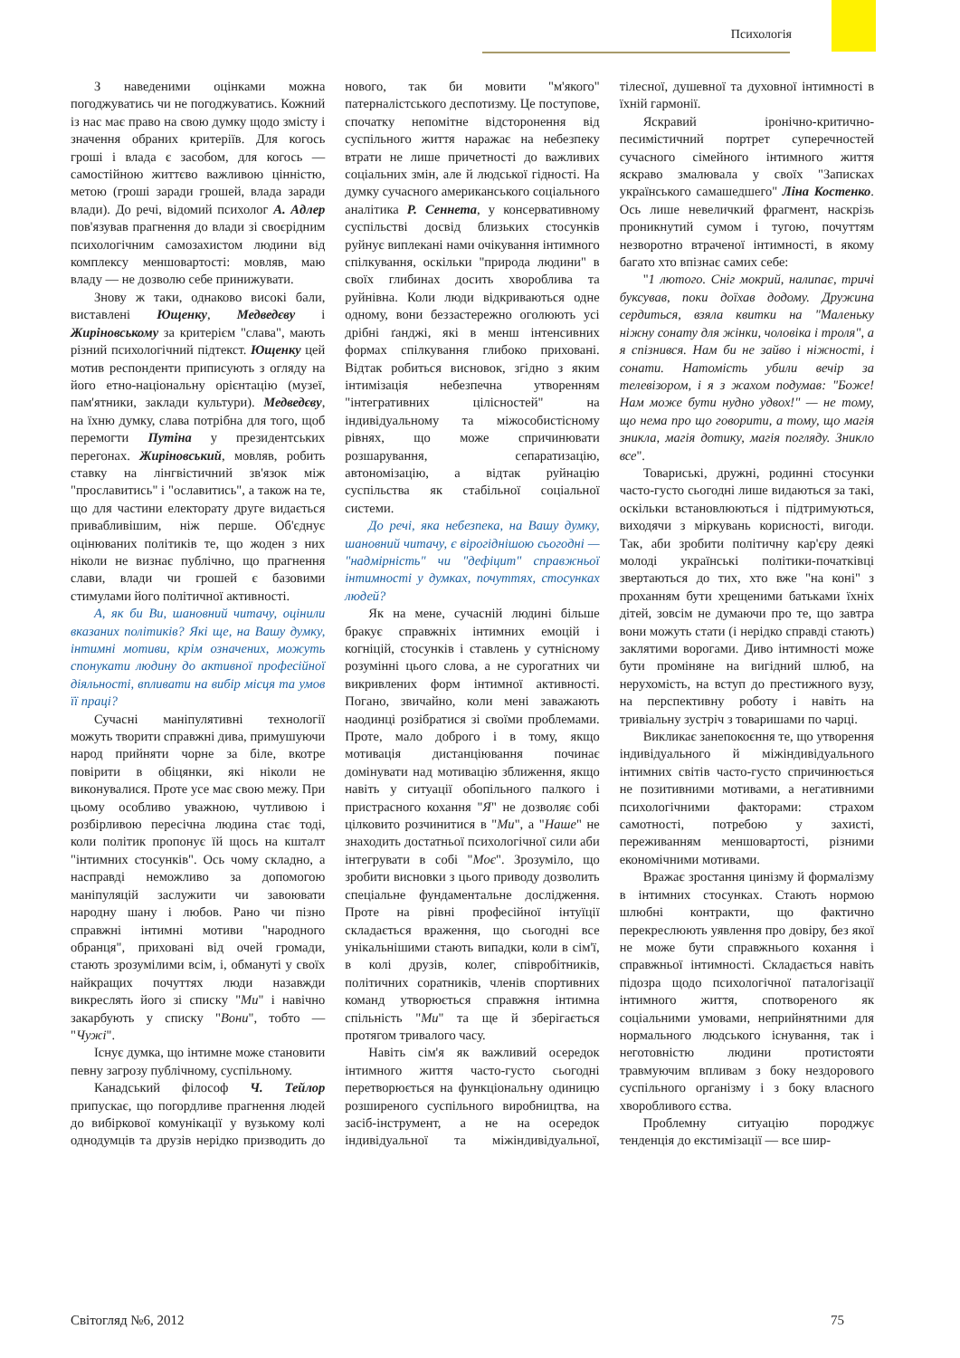Психологія
З наведеними оцінками можна погоджуватись чи не погоджуватись. Кожний із нас має право на свою думку щодо змісту і значення обраних критеріїв. Для когось гроші і влада є засобом, для когось — самостійною життєво важливою цінністю, метою (гроші заради грошей, влада заради влади). До речі, відомий психолог А. Адлер пов'язував прагнення до влади зі своєрідним психологічним самозахистом людини від комплексу меншовартості: мовляв, маю владу — не дозволю себе принижувати.
Знову ж таки, однаково високі бали, виставлені Ющенку, Медведєву і Жиріновському за критерієм "слава", мають різний психологічний підтекст. Ющенку цей мотив респонденти приписують з огляду на його етно-національну орієнтацію (музеї, пам'ятники, заклади культури). Медведєву, на їхню думку, слава потрібна для того, щоб перемогти Путіна у президентських перегонах. Жиріновський, мовляв, робить ставку на лінгвістичний зв'язок між "прославитись" і "ославитись", а також на те, що для частини електорату друге видається привабливішим, ніж перше. Об'єднує оцінюваних політиків те, що жоден з них ніколи не визнає публічно, що прагнення слави, влади чи грошей є базовими стимулами його політичної активності.
А, як би Ви, шановний читачу, оцінили вказаних політиків? Які ще, на Вашу думку, інтимні мотиви, крім означених, можуть спонукати людину до активної професійної діяльності, впливати на вибір місця та умов її праці?
Сучасні маніпулятивні технології можуть творити справжні дива, примушуючи народ прийняти чорне за біле, вкотре повірити в обіцянки, які ніколи не виконувалися. Проте усе має свою межу. При цьому особливо уважною, чутливою і розбірливою пересічна людина стає тоді, коли політик пропонує їй щось на кшталт "інтимних стосунків". Ось чому складно, а насправді неможливо за допомогою маніпуляцій заслужити чи завоювати народну шану і любов. Рано чи пізно справжні інтимні мотиви "народного обранця", приховані від очей громади, стають зрозумілими всім, і, обмануті у своїх найкращих почуттях люди назавжди викреслять його зі списку "Ми" і навічно закарбують у списку "Вони", тобто — "Чужі".
Існує думка, що інтимне може становити певну загрозу публічному, суспільному.
Канадський філософ Ч. Тейлор припускає, що погордливе прагнення людей до вибіркової комунікації у вузькому колі однодумців та друзів нерідко призводить до нового, так би мовити "м'якого" патерналістського деспотизму. Це поступове, спочатку непомітне відсторонення від суспільного життя наражає на небезпеку втрати не лише причетності до важливих соціальних змін, але й людської гідності. На думку сучасного американського соціального аналітика Р. Сеннета, у консервативному суспільстві досвід близьких стосунків руйнує виплекані нами очікування інтимного спілкування, оскільки "природа людини" в своїх глибинах досить хвороблива та руйнівна. Коли люди відкриваються одне одному, вони беззастережно оголюють усі дрібні ґанджі, які в менш інтенсивних формах спілкування глибоко приховані. Відтак робиться висновок, згідно з яким інтимізація небезпечна утворенням "інтегративних цілісностей" на індивідуальному та міжособистісному рівнях, що може спричинювати розшарування, сепаратизацію, автономізацію, а відтак руйнацію суспільства як стабільної соціальної системи.
До речі, яка небезпека, на Вашу думку, шановний читачу, є вірогіднішою сьогодні — "надмірність" чи "дефіцит" справжньої інтимності у думках, почуттях, стосунках людей?
Як на мене, сучасній людині більше бракує справжніх інтимних емоцій і когніцій, стосунків і ставлень у сутнісному розумінні цього слова, а не сурогатних чи викривлених форм інтимної активності. Погано, звичайно, коли мені заважають наодинці розібратися зі своїми проблемами. Проте, мало доброго і в тому, якщо мотивація дистанціювання починає домінувати над мотивацію зближення, якщо навіть у ситуації обопільного палкого і пристрасного кохання "Я" не дозволяє собі цілковито розчинитися в "Ми", а "Наше" не знаходить достатньої психологічної сили аби інтегрувати в собі "Моє". Зрозуміло, що зробити висновки з цього приводу дозволить спеціальне фундаментальне дослідження. Проте на рівні професійної інтуїції складається враження, що сьогодні все унікальнішими стають випадки, коли в сім'ї, в колі друзів, колег, співробітників, політичних соратників, членів спортивних команд утворюється справжня інтимна спільність "Ми" та ще й зберігається протягом тривалого часу.
Навіть сім'я як важливий осередок інтимного життя часто-густо сьогодні перетворюється на функціональну одиницю розширеного суспільного виробництва, на засіб-інструмент, а не на осередок індивідуальної та міжіндивідуальної, тілесної, душевної та духовної інтимності в їхній гармонії.
Яскравий іронічно-критично-песимістичний портрет суперечностей сучасного сімейного інтимного життя яскраво змалювала у своїх "Записках українського самашедшего" Ліна Костенко. Ось лише невеличкий фрагмент, наскрізь проникнутий сумом і тугою, почуттям незворотно втраченої інтимності, в якому багато хто впізнає самих себе:
"1 лютого. Сніг мокрий, налипає, тричі буксував, поки доїхав додому. Дружина сердиться, взяла квитки на "Маленьку ніжну сонату для жінки, чоловіка і троля", а я спізнився. Нам би не зайво і ніжності, і сонати. Натомість убили вечір за телевізором, і я з жахом подумав: "Боже! Нам може бути нудно удвох!" — не тому, що нема про що говорити, а тому, що магія зникла, магія дотику, магія погляду. Зникло все".
Товариські, дружні, родинні стосунки часто-густо сьогодні лише видаються за такі, оскільки встановлюються і підтримуються, виходячи з міркувань корисності, вигоди. Так, аби зробити політичну кар'єру деякі молоді українські політики-початківці звертаються до тих, хто вже "на коні" з проханням бути хрещеними батьками їхніх дітей, зовсім не думаючи про те, що завтра вони можуть стати (і нерідко справді стають) заклятими ворогами. Диво інтимності може бути проміняне на вигідний шлюб, на нерухомість, на вступ до престижного вузу, на перспективну роботу і навіть на тривіальну зустріч з товаришами по чарці.
Викликає занепокоєння те, що утворення індивідуального й міжіндивідуального інтимних світів часто-густо спричинюється не позитивними мотивами, а негативними психологічними факторами: страхом самотності, потребою у захисті, переживанням меншовартості, різними економічними мотивами.
Вражає зростання цинізму й формалізму в інтимних стосунках. Стають нормою шлюбні контракти, що фактично перекреслюють уявлення про довіру, без якої не може бути справжнього кохання і справжньої інтимності. Складається навіть підозра щодо психологічної паталогізації інтимного життя, спотвореного як соціальними умовами, неприйнятними для нормального людського існування, так і неготовністю людини протистояти травмуючим впливам з боку нездорового суспільного організму і з боку власного хворобливого єства.
Проблемну ситуацію породжує тенденція до екстимізації — все шир-
Світогляд №6, 2012 75